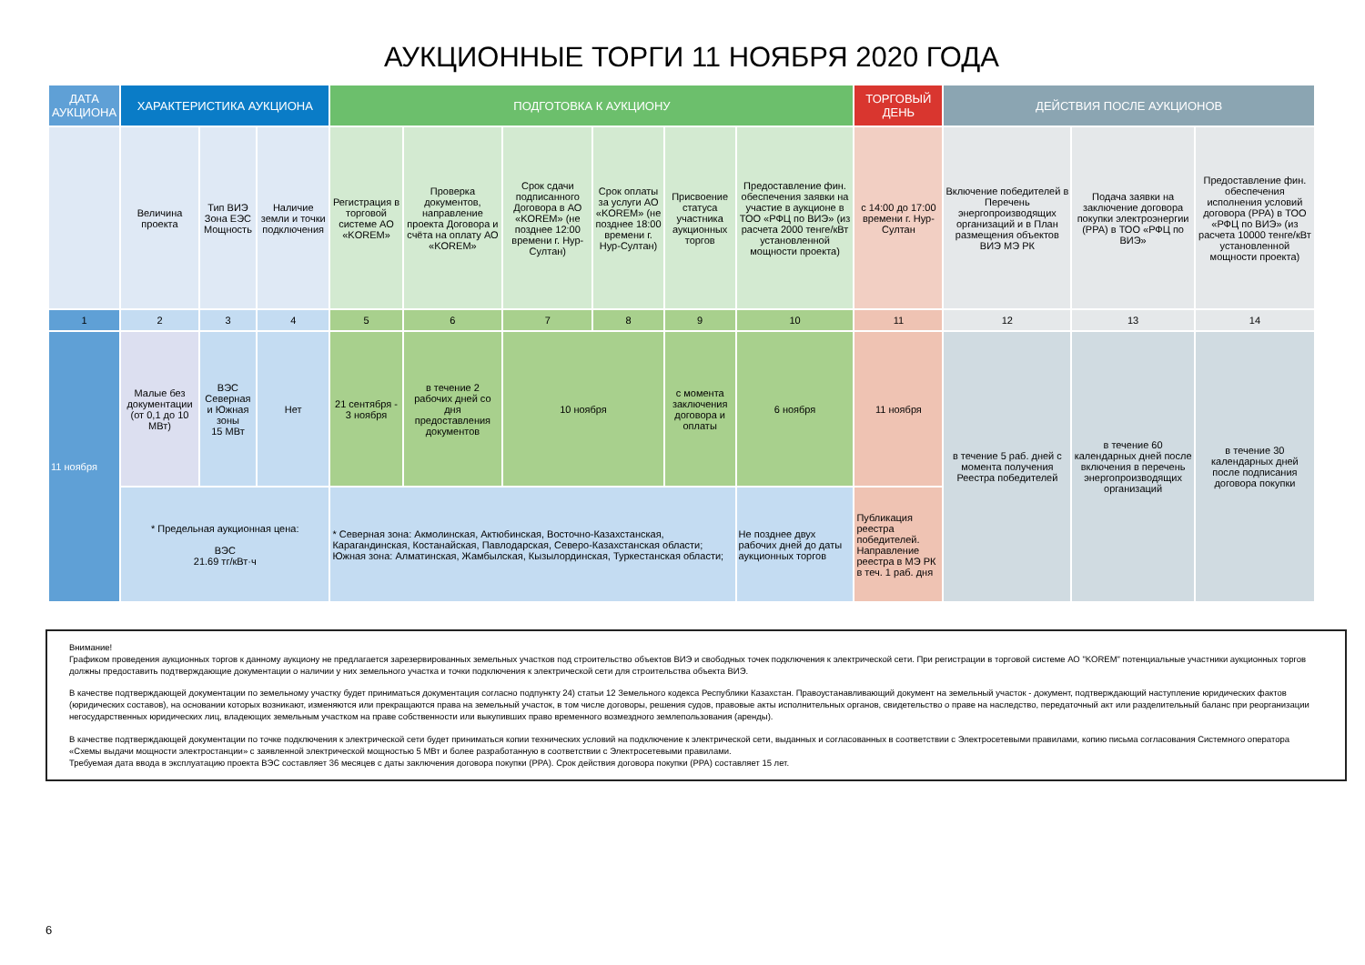АУКЦИОННЫЕ ТОРГИ 11 НОЯБРЯ 2020 ГОДА
| ДАТА АУКЦИОНА | ХАРАКТЕРИСТИКА АУКЦИОНА | | | ПОДГОТОВКА К АУКЦИОНУ | | | | | | ТОРГОВЫЙ ДЕНЬ | ДЕЙСТВИЯ ПОСЛЕ АУКЦИОНОВ | | |
| --- | --- | --- | --- | --- | --- | --- | --- | --- | --- | --- | --- | --- | --- |
| | Величина проекта | Тип ВИЭ Зона ЕЭС Мощность | Наличие земли и точки подключения | Регистрация в торговой системе АО «KOREM» | Проверка документов, направление проекта Договора и счёта на оплату АО «KOREM» | Срок сдачи подписанного Договора в АО «KOREM» (не позднее 12:00 времени г. Нур-Султан) | Срок оплаты за услуги АО «KOREM» (не позднее 18:00 времени г. Нур-Султан) | Присвоение статуса участника аукционных торгов | Предоставление фин. обеспечения заявки на участие в аукционе в ТОО «РФЦ по ВИЭ» (из расчета 2000 тенге/кВт установленной мощности проекта) | с 14:00 до 17:00 времени г. Нур-Султан | Включение победителей в Перечень энергопроизводящих организаций и в План размещения объектов ВИЭ МЭ РК | Подача заявки на заключение договора покупки электроэнергии (PPA) в ТОО «РФЦ по ВИЭ» | Предоставление фин. обеспечения исполнения условий договора (PPA) в ТОО «РФЦ по ВИЭ» (из расчета 10000 тенге/кВт установленной мощности проекта) |
| 1 | 2 | 3 | 4 | 5 | 6 | 7 | 8 | 9 | 10 | 11 | 12 | 13 | 14 |
| 11 ноября | Малые без документации (от 0,1 до 10 МВт) | ВЭС Северная и Южная зоны 15 МВт | Нет | 21 сентября - 3 ноября | в течение 2 рабочих дней со дня предоставления документов | 10 ноября | | с момента заключения договора и оплаты | 6 ноября | 11 ноября | в течение 5 раб. дней с момента получения Реестра победителей | в течение 60 календарных дней после включения в перечень энергопроизводящих организаций | в течение 30 календарных дней после подписания договора покупки |
| | * Предельная аукционная цена: ВЭС 21.69 тг/кВт·ч | | | * Северная зона: Акмолинская, Актюбинская, Восточно-Казахстанская, Карагандинская, Костанайская, Павлодарская, Северо-Казахстанская области; Южная зона: Алматинская, Жамбылская, Кызылординская, Туркестанская области; | | | | | Не позднее двух рабочих дней до даты аукционных торгов | Публикация реестра победителей. Направление реестра в МЭ РК в теч. 1 раб. дня | | | |
Внимание!
Графиком проведения аукционных торгов к данному аукциону не предлагается зарезервированных земельных участков под строительство объектов ВИЭ и свободных точек подключения к электрической сети. При регистрации в торговой системе АО "KOREM" потенциальные участники аукционных торгов должны предоставить подтверждающие документации о наличии у них земельного участка и точки подключения к электрической сети для строительства объекта ВИЭ.
В качестве подтверждающей документации по земельному участку будет приниматься документация согласно подпункту 24) статьи 12 Земельного кодекса Республики Казахстан. Правоустанавливающий документ на земельный участок - документ, подтверждающий наступление юридических фактов (юридических составов), на основании которых возникают, изменяются или прекращаются права на земельный участок, в том числе договоры, решения судов, правовые акты исполнительных органов, свидетельство о праве на наследство, передаточный акт или разделительный баланс при реорганизации негосударственных юридических лиц, владеющих земельным участком на праве собственности или выкупивших право временного возмездного землепользования (аренды).
В качестве подтверждающей документации по точке подключения к электрической сети будет приниматься копии технических условий на подключение к электрической сети, выданных и согласованных в соответствии с Электросетевыми правилами, копию письма согласования Системного оператора «Схемы выдачи мощности электростанции» с заявленной электрической мощностью 5 МВт и более разработанную в соответствии с Электросетевыми правилами.
Требуемая дата ввода в эксплуатацию проекта ВЭС составляет 36 месяцев с даты заключения договора покупки (PPA). Срок действия договора покупки (PPA) составляет 15 лет.
6